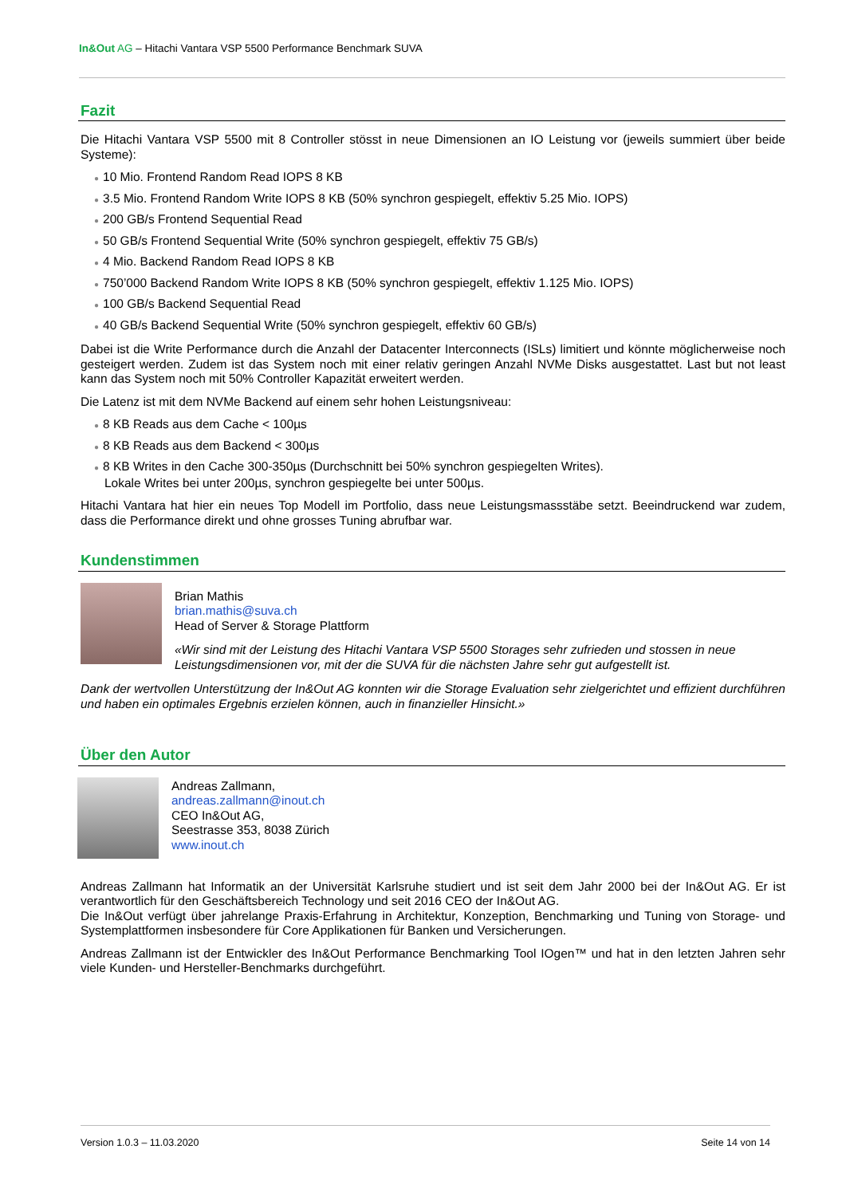In&Out AG – Hitachi Vantara VSP 5500 Performance Benchmark SUVA
Fazit
Die Hitachi Vantara VSP 5500 mit 8 Controller stösst in neue Dimensionen an IO Leistung vor (jeweils summiert über beide Systeme):
● 10 Mio. Frontend Random Read IOPS 8 KB
● 3.5 Mio. Frontend Random Write IOPS 8 KB (50% synchron gespiegelt, effektiv 5.25 Mio. IOPS)
● 200 GB/s Frontend Sequential Read
● 50 GB/s Frontend Sequential Write (50% synchron gespiegelt, effektiv 75 GB/s)
● 4 Mio. Backend Random Read IOPS 8 KB
● 750’000 Backend Random Write IOPS 8 KB (50% synchron gespiegelt, effektiv 1.125 Mio. IOPS)
● 100 GB/s Backend Sequential Read
● 40 GB/s Backend Sequential Write (50% synchron gespiegelt, effektiv 60 GB/s)
Dabei ist die Write Performance durch die Anzahl der Datacenter Interconnects (ISLs) limitiert und könnte möglicherweise noch gesteigert werden. Zudem ist das System noch mit einer relativ geringen Anzahl NVMe Disks ausgestattet. Last but not least kann das System noch mit 50% Controller Kapazität erweitert werden.
Die Latenz ist mit dem NVMe Backend auf einem sehr hohen Leistungsniveau:
● 8 KB Reads aus dem Cache < 100µs
● 8 KB Reads aus dem Backend < 300µs
● 8 KB Writes in den Cache 300-350µs (Durchschnitt bei 50% synchron gespiegelten Writes).
Lokale Writes bei unter 200µs, synchron gespiegelte bei unter 500µs.
Hitachi Vantara hat hier ein neues Top Modell im Portfolio, dass neue Leistungsmassstäbe setzt. Beeindruckend war zudem, dass die Performance direkt und ohne grosses Tuning abrufbar war.
Kundenstimmen
Brian Mathis
brian.mathis@suva.ch
Head of Server & Storage Plattform
«Wir sind mit der Leistung des Hitachi Vantara VSP 5500 Storages sehr zufrieden und stossen in neue Leistungsdimensionen vor, mit der die SUVA für die nächsten Jahre sehr gut aufgestellt ist.
Dank der wertvollen Unterstützung der In&Out AG konnten wir die Storage Evaluation sehr zielgerichtet und effizient durchführen und haben ein optimales Ergebnis erzielen können, auch in finanzieller Hinsicht.»
Über den Autor
Andreas Zallmann,
andreas.zallmann@inout.ch
CEO In&Out AG,
Seestrasse 353, 8038 Zürich
www.inout.ch
Andreas Zallmann hat Informatik an der Universität Karlsruhe studiert und ist seit dem Jahr 2000 bei der In&Out AG. Er ist verantwortlich für den Geschäftsbereich Technology und seit 2016 CEO der In&Out AG.
Die In&Out verfügt über jahrelange Praxis-Erfahrung in Architektur, Konzeption, Benchmarking und Tuning von Storage- und Systemplattformen insbesondere für Core Applikationen für Banken und Versicherungen.
Andreas Zallmann ist der Entwickler des In&Out Performance Benchmarking Tool IOgen™ und hat in den letzten Jahren sehr viele Kunden- und Hersteller-Benchmarks durchgeführt.
Version 1.0.3 – 11.03.2020 Seite 14 von 14